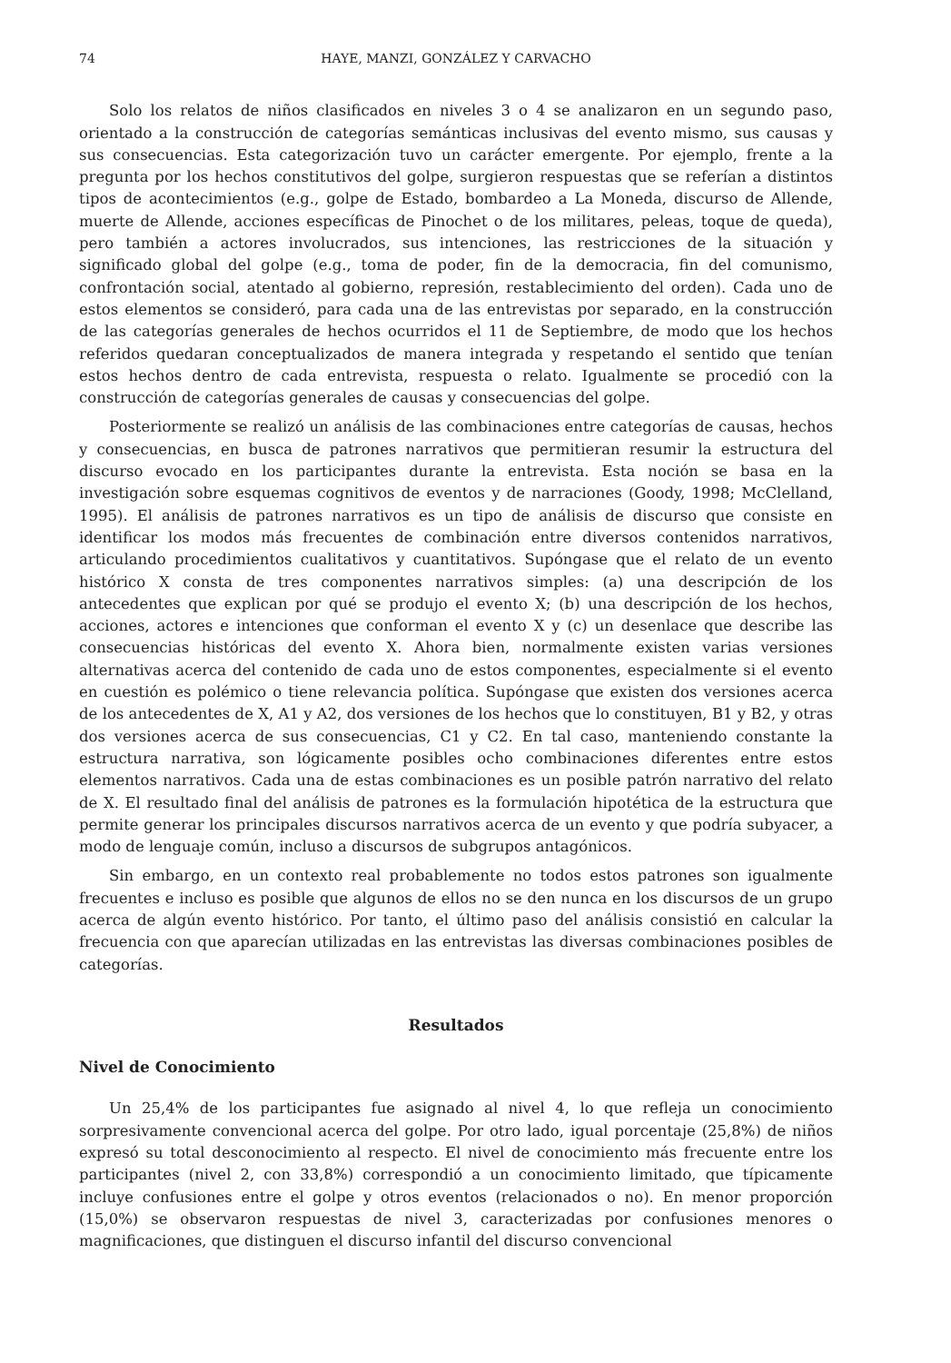74 HAYE, MANZI, GONZÁLEZ Y CARVACHO
Solo los relatos de niños clasificados en niveles 3 o 4 se analizaron en un segundo paso, orientado a la construcción de categorías semánticas inclusivas del evento mismo, sus causas y sus consecuencias. Esta categorización tuvo un carácter emergente. Por ejemplo, frente a la pregunta por los hechos constitutivos del golpe, surgieron respuestas que se referían a distintos tipos de acontecimientos (e.g., golpe de Estado, bombardeo a La Moneda, discurso de Allende, muerte de Allende, acciones específicas de Pinochet o de los militares, peleas, toque de queda), pero también a actores involucrados, sus intenciones, las restricciones de la situación y significado global del golpe (e.g., toma de poder, fin de la democracia, fin del comunismo, confrontación social, atentado al gobierno, represión, restablecimiento del orden). Cada uno de estos elementos se consideró, para cada una de las entrevistas por separado, en la construcción de las categorías generales de hechos ocurridos el 11 de Septiembre, de modo que los hechos referidos quedaran conceptualizados de manera integrada y respetando el sentido que tenían estos hechos dentro de cada entrevista, respuesta o relato. Igualmente se procedió con la construcción de categorías generales de causas y consecuencias del golpe.
Posteriormente se realizó un análisis de las combinaciones entre categorías de causas, hechos y consecuencias, en busca de patrones narrativos que permitieran resumir la estructura del discurso evocado en los participantes durante la entrevista. Esta noción se basa en la investigación sobre esquemas cognitivos de eventos y de narraciones (Goody, 1998; McClelland, 1995). El análisis de patrones narrativos es un tipo de análisis de discurso que consiste en identificar los modos más frecuentes de combinación entre diversos contenidos narrativos, articulando procedimientos cualitativos y cuantitativos. Supóngase que el relato de un evento histórico X consta de tres componentes narrativos simples: (a) una descripción de los antecedentes que explican por qué se produjo el evento X; (b) una descripción de los hechos, acciones, actores e intenciones que conforman el evento X y (c) un desenlace que describe las consecuencias históricas del evento X. Ahora bien, normalmente existen varias versiones alternativas acerca del contenido de cada uno de estos componentes, especialmente si el evento en cuestión es polémico o tiene relevancia política. Supóngase que existen dos versiones acerca de los antecedentes de X, A1 y A2, dos versiones de los hechos que lo constituyen, B1 y B2, y otras dos versiones acerca de sus consecuencias, C1 y C2. En tal caso, manteniendo constante la estructura narrativa, son lógicamente posibles ocho combinaciones diferentes entre estos elementos narrativos. Cada una de estas combinaciones es un posible patrón narrativo del relato de X. El resultado final del análisis de patrones es la formulación hipotética de la estructura que permite generar los principales discursos narrativos acerca de un evento y que podría subyacer, a modo de lenguaje común, incluso a discursos de subgrupos antagónicos.
Sin embargo, en un contexto real probablemente no todos estos patrones son igualmente frecuentes e incluso es posible que algunos de ellos no se den nunca en los discursos de un grupo acerca de algún evento histórico. Por tanto, el último paso del análisis consistió en calcular la frecuencia con que aparecían utilizadas en las entrevistas las diversas combinaciones posibles de categorías.
Resultados
Nivel de Conocimiento
Un 25,4% de los participantes fue asignado al nivel 4, lo que refleja un conocimiento sorpresivamente convencional acerca del golpe. Por otro lado, igual porcentaje (25,8%) de niños expresó su total desconocimiento al respecto. El nivel de conocimiento más frecuente entre los participantes (nivel 2, con 33,8%) correspondió a un conocimiento limitado, que típicamente incluye confusiones entre el golpe y otros eventos (relacionados o no). En menor proporción (15,0%) se observaron respuestas de nivel 3, caracterizadas por confusiones menores o magnificaciones, que distinguen el discurso infantil del discurso convencional